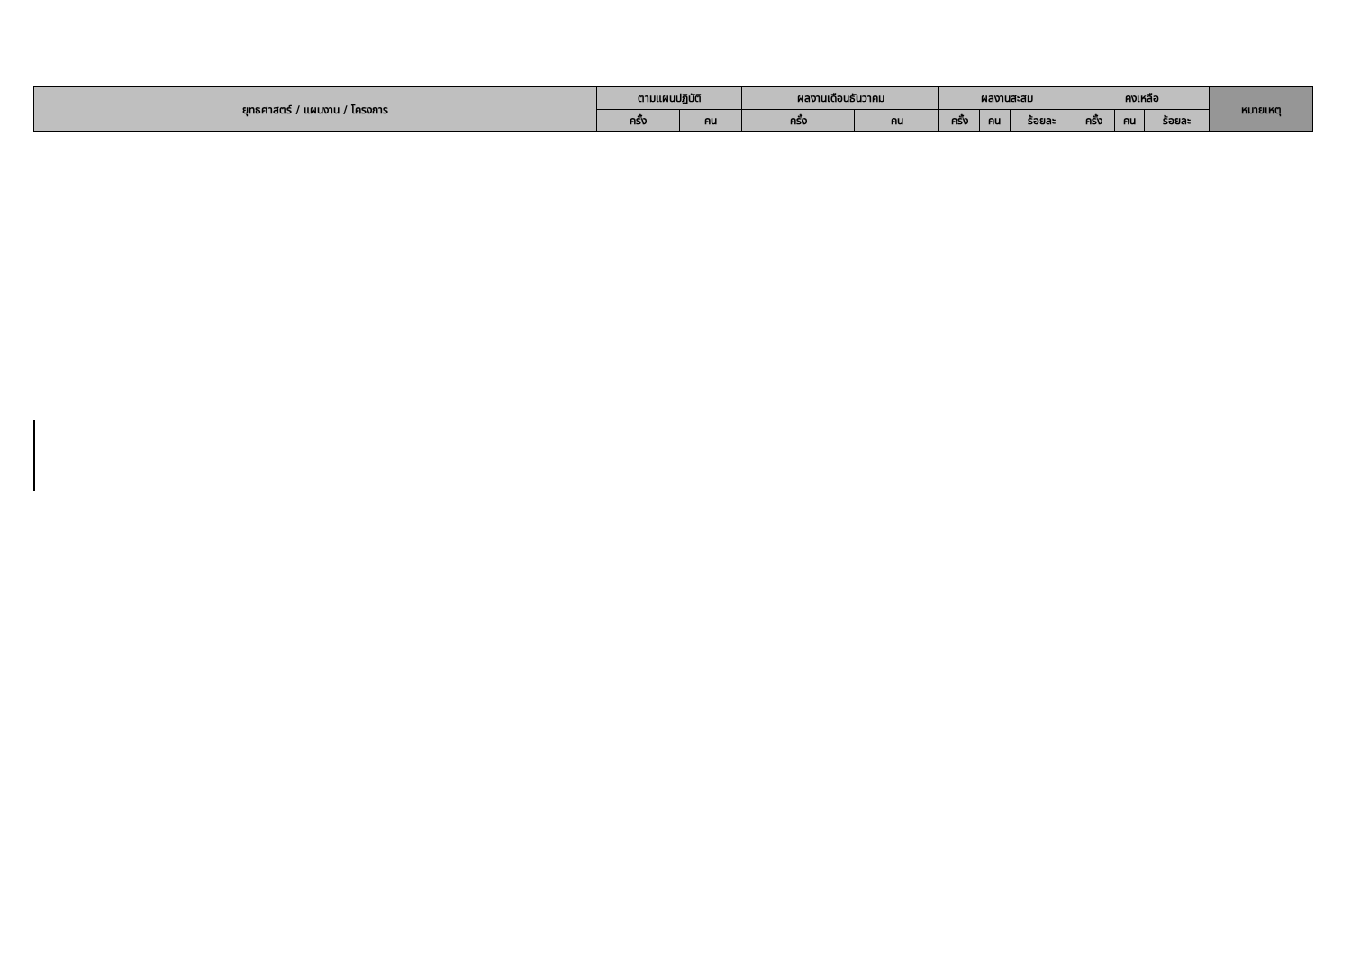| ยุทธศาสตร์ / แผนงาน / โครงการ | ตามแผนปฏิบัติ | | ผลงานเดือนธันวาคม | | ผลงานสะสม | | | คงเหลือ | | | หมายเหตุ |
| --- | --- | --- | --- | --- | --- | --- | --- | --- | --- | --- | --- |
| | ครั้ง | คน | ครั้ง | คน | ครั้ง | คน | ร้อยละ | ครั้ง | คน | ร้อยละ | |